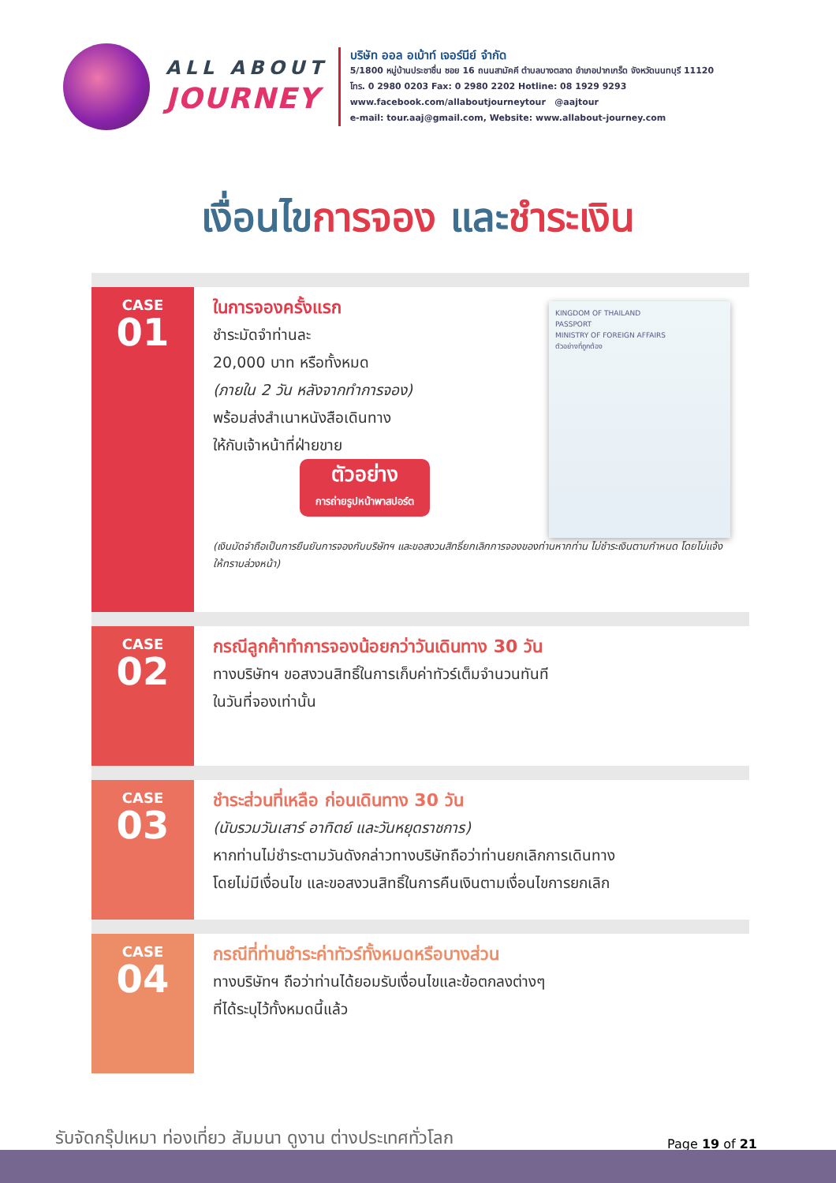ALL ABOUT
JOURNEY
บริษัท ออล อเบ้าท์ เจอร์นีย์ จำกัด
5/1800 หมู่บ้านประชาชื่น ซอย 16 ถนนสามัคคี ตำบลบางตลาด อำเภอปากเกร็ด จังหวัดนนทบุรี 11120
โทร. 0 2980 0203 Fax: 0 2980 2202 Hotline: 08 1929 9293
www.facebook.com/allaboutjourneytour @aajtour
e-mail: tour.aaj@gmail.com, Website: www.allabout-journey.com
เงื่อนไขการจอง และชำระเงิน
CASE
01
KINGDOM OF THAILAND
PASSPORT
MINISTRY OF FOREIGN AFFAIRS
ตัวอย่างที่ถูกต้อง
ในการจองครั้งแรก
ชำระมัดจำท่านละ
20,000 บาท หรือทั้งหมด
(ภายใน 2 วัน หลังจากทำการจอง)
พร้อมส่งสำเนาหนังสือเดินทาง
ให้กับเจ้าหน้าที่ฝ่ายขาย
ตัวอย่าง
การถ่ายรูปหน้าพาสปอร์ต
(เงินมัดจำถือเป็นการยืนยันการจองกับบริษัทฯ และขอสงวนสิทธิ์ยกเลิกการจองของท่านหากท่าน ไม่ชำระเงินตามกำหนด โดยไม่แจ้งให้ทราบล่วงหน้า)
CASE
02
กรณีลูกค้าทำการจองน้อยกว่าวันเดินทาง 30 วัน
ทางบริษัทฯ ขอสงวนสิทธิ์ในการเก็บค่าทัวร์เต็มจำนวนทันที
ในวันที่จองเท่านั้น
CASE
03
ชำระส่วนที่เหลือ ก่อนเดินทาง 30 วัน
(นับรวมวันเสาร์ อาทิตย์ และวันหยุดราชการ)
หากท่านไม่ชำระตามวันดังกล่าวทางบริษัทถือว่าท่านยกเลิกการเดินทาง
โดยไม่มีเงื่อนไข และขอสงวนสิทธิ์ในการคืนเงินตามเงื่อนไขการยกเลิก
CASE
04
กรณีที่ท่านชำระค่าทัวร์ทั้งหมดหรือบางส่วน
ทางบริษัทฯ ถือว่าท่านได้ยอมรับเงื่อนไขและข้อตกลงต่างๆ
ที่ได้ระบุไว้ทั้งหมดนี้แล้ว
รับจัดกรุ๊ปเหมา ท่องเที่ยว สัมมนา ดูงาน ต่างประเทศทั่วโลก
Page 19 of 21